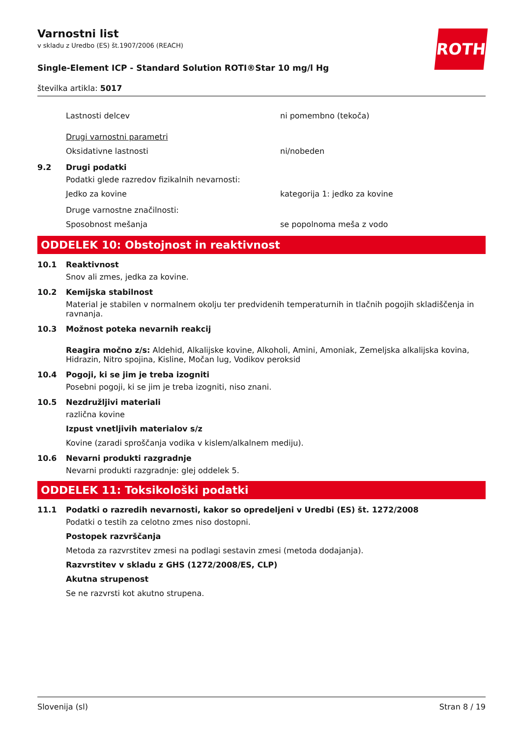ROTH
Varnostni list
v skladu z Uredbo (ES) št.1907/2006 (REACH)
Single-Element ICP - Standard Solution ROTI®Star 10 mg/l Hg
številka artikla: 5017
Lastnosti delcev ni pomembno (tekoča)
Drugi varnostni parametri
Oksidativne lastnosti ni/nobeden
9.2 Drugi podatki
Podatki glede razredov fizikalnih nevarnosti:
Jedko za kovine kategorija 1: jedko za kovine
Druge varnostne značilnosti:
Sposobnost mešanja se popolnoma meša z vodo
ODDELEK 10: Obstojnost in reaktivnost
10.1 Reaktivnost
Snov ali zmes, jedka za kovine.
10.2 Kemijska stabilnost
Material je stabilen v normalnem okolju ter predvidenih temperaturnih in tlačnih pogojih skladiščenja in ravnanja.
10.3 Možnost poteka nevarnih reakcij
Reagira močno z/s: Aldehid, Alkalijske kovine, Alkoholi, Amini, Amoniak, Zemeljska alkalijska kovina, Hidrazin, Nitro spojina, Kisline, Močan lug, Vodikov peroksid
10.4 Pogoji, ki se jim je treba izogniti
Posebni pogoji, ki se jim je treba izogniti, niso znani.
10.5 Nezdružljivi materiali
različna kovine
Izpust vnetljivih materialov s/z
Kovine (zaradi sproščanja vodika v kislem/alkalnem mediju).
10.6 Nevarni produkti razgradnje
Nevarni produkti razgradnje: glej oddelek 5.
ODDELEK 11: Toksikološki podatki
11.1 Podatki o razredih nevarnosti, kakor so opredeljeni v Uredbi (ES) št. 1272/2008
Podatki o testih za celotno zmes niso dostopni.
Postopek razvrščanja
Metoda za razvrstitev zmesi na podlagi sestavin zmesi (metoda dodajanja).
Razvrstitev v skladu z GHS (1272/2008/ES, CLP)
Akutna strupenost
Se ne razvrsti kot akutno strupena.
Slovenija (sl) Stran 8 / 19